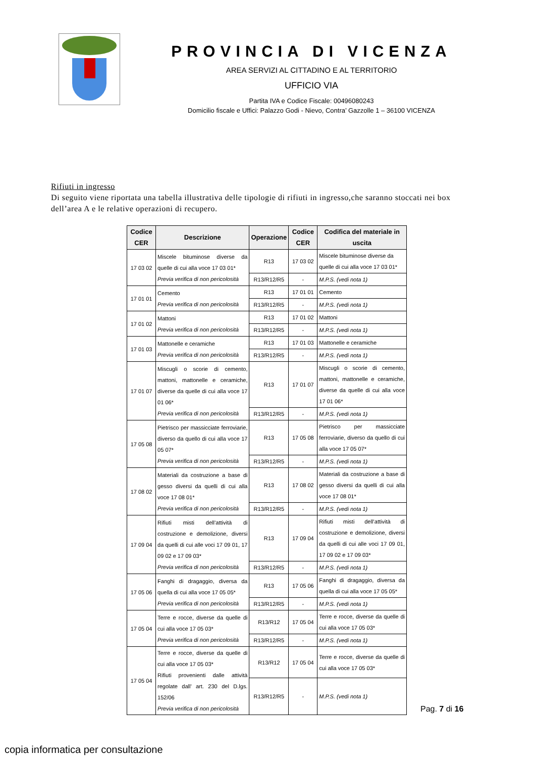PROVINCIA DI VICENZA
AREA SERVIZI AL CITTADINO E AL TERRITORIO
UFFICIO VIA
Partita IVA e Codice Fiscale: 00496080243
Domicilio fiscale e Uffici: Palazzo Godi - Nievo, Contra’ Gazzolle 1 – 36100 VICENZA
Rifiuti in ingresso
Di seguito viene riportata una tabella illustrativa delle tipologie di rifiuti in ingresso,che saranno stoccati nei box dell’area A e le relative operazioni di recupero.
| Codice CER | Descrizione | Operazione | Codice CER | Codifica del materiale in uscita |
| --- | --- | --- | --- | --- |
| 17 03 02 | Miscele bituminose diverse da quelle di cui alla voce 17 03 01* Previa verifica di non pericolosità | R13 | 17 03 02 | Miscele bituminose diverse da quelle di cui alla voce 17 03 01* |
| | | R13/R12/R5 | - | M.P.S. (vedi nota 1) |
| 17 01 01 | Cemento Previa verifica di non pericolosità | R13 | 17 01 01 | Cemento |
| | | R13/R12/R5 | - | M.P.S. (vedi nota 1) |
| 17 01 02 | Mattoni Previa verifica di non pericolosità | R13 | 17 01 02 | Mattoni |
| | | R13/R12/R5 | - | M.P.S. (vedi nota 1) |
| 17 01 03 | Mattonelle e ceramiche Previa verifica di non pericolosità | R13 | 17 01 03 | Mattonelle e ceramiche |
| | | R13/R12/R5 | - | M.P.S. (vedi nota 1) |
| 17 01 07 | Miscugli o scorie di cemento, mattoni, mattonelle e ceramiche, diverse da quelle di cui alla voce 17 01 06* Previa verifica di non pericolosità | R13 | 17 01 07 | Miscugli o scorie di cemento, mattoni, mattonelle e ceramiche, diverse da quelle di cui alla voce 17 01 06* |
| | | R13/R12/R5 | - | M.P.S. (vedi nota 1) |
| 17 05 08 | Pietrisco per massicciate ferroviarie, diverso da quello di cui alla voce 17 05 07* Previa verifica di non pericolosità | R13 | 17 05 08 | Pietrisco per massicciate ferroviarie, diverso da quello di cui alla voce 17 05 07* |
| | | R13/R12/R5 | - | M.P.S. (vedi nota 1) |
| 17 08 02 | Materiali da costruzione a base di gesso diversi da quelli di cui alla voce 17 08 01* Previa verifica di non pericolosità | R13 | 17 08 02 | Materiali da costruzione a base di gesso diversi da quelli di cui alla voce 17 08 01* |
| | | R13/R12/R5 | - | M.P.S. (vedi nota 1) |
| 17 09 04 | Rifiuti misti dell’attività di costruzione e demolizione, diversi da quelli di cui alle voci 17 09 01, 17 09 02 e 17 09 03* Previa verifica di non pericolosità | R13 | 17 09 04 | Rifiuti misti dell’attività di costruzione e demolizione, diversi da quelli di cui alle voci 17 09 01, 17 09 02 e 17 09 03* |
| | | R13/R12/R5 | - | M.P.S. (vedi nota 1) |
| 17 05 06 | Fanghi di dragaggio, diversa da quella di cui alla voce 17 05 05* Previa verifica di non pericolosità | R13 | 17 05 06 | Fanghi di dragaggio, diversa da quella di cui alla voce 17 05 05* |
| | | R13/R12/R5 | - | M.P.S. (vedi nota 1) |
| 17 05 04 | Terre e rocce, diverse da quelle di cui alla voce 17 05 03* Previa verifica di non pericolosità | R13/R12 | 17 05 04 | Terre e rocce, diverse da quelle di cui alla voce 17 05 03* |
| | | R13/R12/R5 | - | M.P.S. (vedi nota 1) |
| 17 05 04 | Terre e rocce, diverse da quelle di cui alla voce 17 05 03* Rifiuti provenienti dalle attività regolate dall’ art. 230 del D.lgs. 152/06 Previa verifica di non pericolosità | R13/R12 | 17 05 04 | Terre e rocce, diverse da quelle di cui alla voce 17 05 03* |
| | | R13/R12/R5 | - | M.P.S. (vedi nota 1) |
Pag. 7 di 16
copia informatica per consultazione